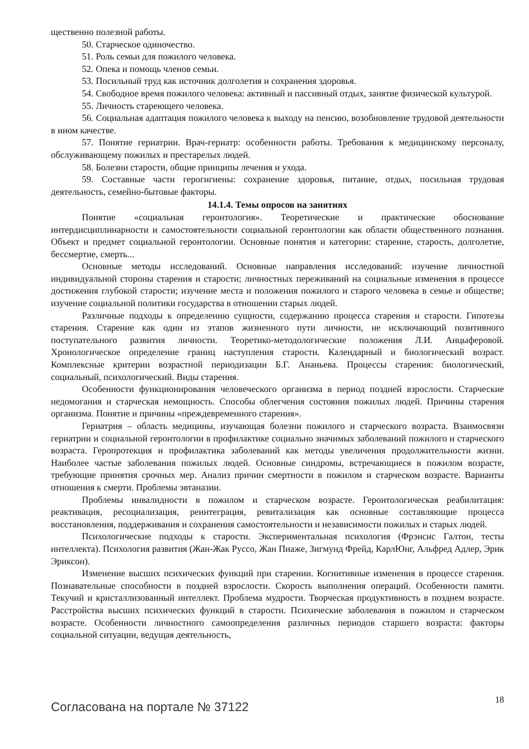щественно полезной работы.
50. Старческое одиночество.
51. Роль семьи для пожилого человека.
52. Опека и помощь членов семьи.
53. Посильный труд как источник долголетия и сохранения здоровья.
54. Свободное время пожилого человека: активный и пассивный отдых, занятие физической культурой.
55. Личность стареющего человека.
56. Социальная адаптация пожилого человека к выходу на пенсию, возобновление трудовой деятельности в ином качестве.
57. Понятие гериатрии. Врач-гериатр: особенности работы. Требования к медицинскому персоналу, обслуживающему пожилых и престарелых людей.
58. Болезни старости, общие принципы лечения и ухода.
59. Составные части герогигиены: сохранение здоровья, питание, отдых, посильная трудовая деятельность, семейно-бытовые факторы.
14.1.4. Темы опросов на занятиях
Понятие «социальная геронтология». Теоретические и практические обоснование интердисциплинарности и самостоятельности социальной геронтологии как области общественного познания. Объект и предмет социальной геронтологии. Основные понятия и категории: старение, старость, долголетие, бессмертие, смерть...
Основные методы исследований. Основные направления исследований: изучение личностной индивидуальной стороны старения и старости; личностных переживаний на социальные изменения в процессе достижения глубокой старости; изучение места и положения пожилого и старого человека в семье и обществе; изучение социальной политики государства в отношении старых людей.
Различные подходы к определению сущности, содержанию процесса старения и старости. Гипотезы старения. Старение как один из этапов жизненного пути личности, не исключающий позитивного поступательного развития личности. Теоретико-методологические положения Л.И. Анцыферовой. Хронологическое определение границ наступления старости. Календарный и биологический возраст. Комплексные критерии возрастной периодизации Б.Г. Ананьева. Процессы старения: биологический, социальный, психологический. Виды старения.
Особенности функционирования человеческого организма в период поздней взрослости. Старческие недомогания и старческая немощность. Способы облегчения состояния пожилых людей. Причины старения организма. Понятие и причины «преждевременного старения».
Гериатрия – область медицины, изучающая болезни пожилого и старческого возраста. Взаимосвязи гериатрии и социальной геронтологии в профилактике социально значимых заболеваний пожилого и старческого возраста. Геропротекция и профилактика заболеваний как методы увеличения продолжительности жизни. Наиболее частые заболевания пожилых людей. Основные синдромы, встречающиеся в пожилом возрасте, требующие принятия срочных мер. Анализ причин смертности в пожилом и старческом возрасте. Варианты отношения к смерти. Проблемы эвтаназии.
Проблемы инвалидности в пожилом и старческом возрасте. Геронтологическая реабилитация: реактивация, ресоциализация, реинтеграция, ревитализация как основные составляющие процесса восстановления, поддерживания и сохранения самостоятельности и независимости пожилых и старых людей.
Психологические подходы к старости. Экспериментальная психология (Фрэнсис Галтон, тесты интеллекта). Психология развития (Жан-Жак Руссо, Жан Пиаже, Зигмунд Фрейд, КарлЮнг, Альфред Адлер, Эрик Эриксон).
Изменение высших психических функций при старении. Когнитивные изменения в процессе старения. Познавательные способности в поздней взрослости. Скорость выполнения операций. Особенности памяти. Текучий и кристаллизованный интеллект. Проблема мудрости. Творческая продуктивность в позднем возрасте. Расстройства высших психических функций в старости. Психические заболевания в пожилом и старческом возрасте. Особенности личностного самоопределения различных периодов старшего возраста: факторы социальной ситуации, ведущая деятельность,
Согласована на портале № 37122 18